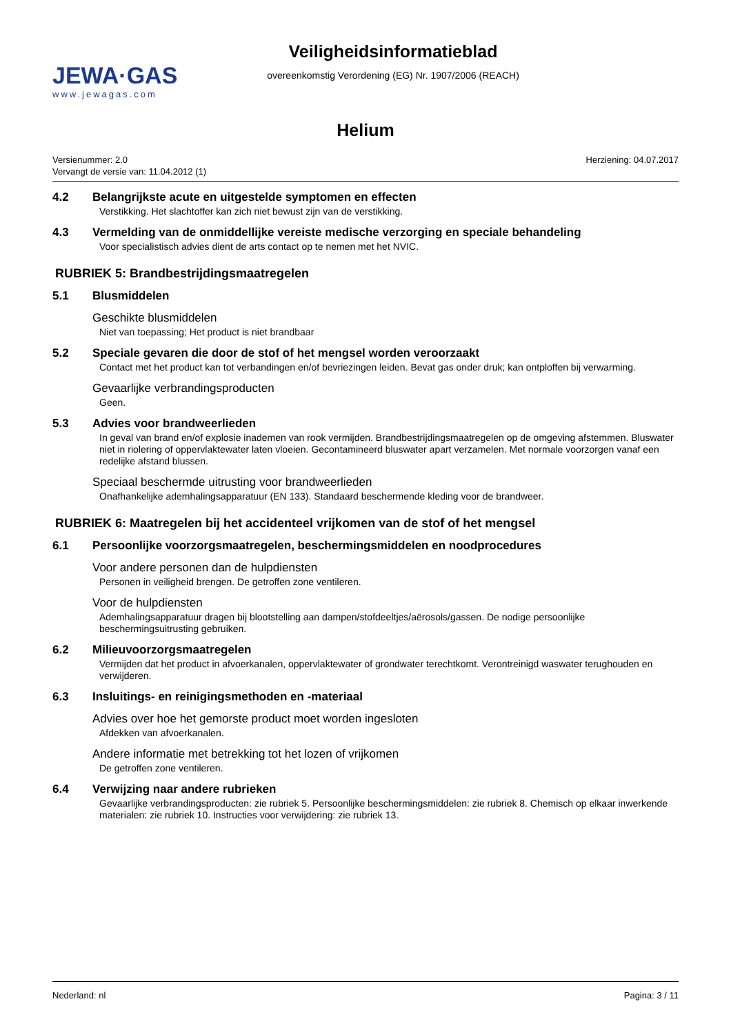JEWA·GAS
www.jewagas.com
Veiligheidsinformatieblad
overeenkomstig Verordening (EG) Nr. 1907/2006 (REACH)
Helium
Versienummer: 2.0
Vervangt de versie van: 11.04.2012 (1)
Herziening: 04.07.2017
4.2 Belangrijkste acute en uitgestelde symptomen en effecten
Verstikking. Het slachtoffer kan zich niet bewust zijn van de verstikking.
4.3 Vermelding van de onmiddellijke vereiste medische verzorging en speciale behandeling
Voor specialistisch advies dient de arts contact op te nemen met het NVIC.
RUBRIEK 5: Brandbestrijdingsmaatregelen
5.1 Blusmiddelen
Geschikte blusmiddelen
Niet van toepassing; Het product is niet brandbaar
5.2 Speciale gevaren die door de stof of het mengsel worden veroorzaakt
Contact met het product kan tot verbandingen en/of bevriezingen leiden. Bevat gas onder druk; kan ontploffen bij verwarming.
Gevaarlijke verbrandingsproducten
Geen.
5.3 Advies voor brandweerlieden
In geval van brand en/of explosie inademen van rook vermijden. Brandbestrijdingsmaatregelen op de omgeving afstemmen. Bluswater niet in riolering of oppervlaktewater laten vloeien. Gecontamineerd bluswater apart verzamelen. Met normale voorzorgen vanaf een redelijke afstand blussen.
Speciaal beschermde uitrusting voor brandweerlieden
Onafhankelijke ademhalingsapparatuur (EN 133). Standaard beschermende kleding voor de brandweer.
RUBRIEK 6: Maatregelen bij het accidenteel vrijkomen van de stof of het mengsel
6.1 Persoonlijke voorzorgsmaatregelen, beschermingsmiddelen en noodprocedures
Voor andere personen dan de hulpdiensten
Personen in veiligheid brengen. De getroffen zone ventileren.
Voor de hulpdiensten
Ademhalingsapparatuur dragen bij blootstelling aan dampen/stofdeeltjes/aërosols/gassen. De nodige persoonlijke beschermingsuitrusting gebruiken.
6.2 Milieuvoorzorgsmaatregelen
Vermijden dat het product in afvoerkanalen, oppervlaktewater of grondwater terechtkomt. Verontreinigd waswater terughouden en verwijderen.
6.3 Insluitings- en reinigingsmethoden en -materiaal
Advies over hoe het gemorste product moet worden ingesloten
Afdekken van afvoerkanalen.
Andere informatie met betrekking tot het lozen of vrijkomen
De getroffen zone ventileren.
6.4 Verwijzing naar andere rubrieken
Gevaarlijke verbrandingsproducten: zie rubriek 5. Persoonlijke beschermingsmiddelen: zie rubriek 8. Chemisch op elkaar inwerkende materialen: zie rubriek 10. Instructies voor verwijdering: zie rubriek 13.
Nederland: nl Pagina: 3 / 11